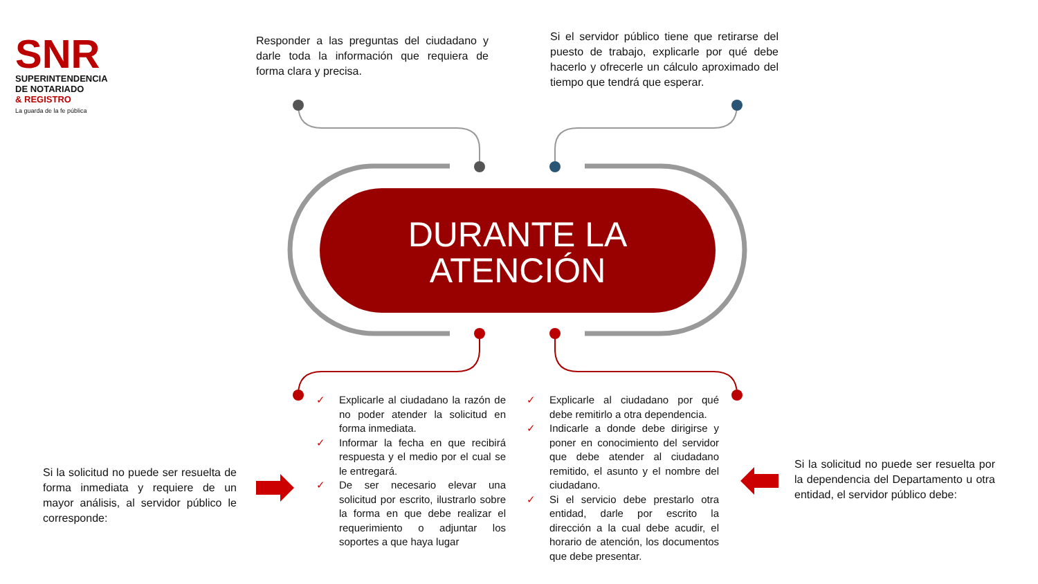SNR
SUPERINTENDENCIA
DE NOTARIADO
& REGISTRO
La guarda de la fe pública
Responder a las preguntas del ciudadano y darle toda la información que requiera de forma clara y precisa.
Si el servidor público tiene que retirarse del puesto de trabajo, explicarle por qué debe hacerlo y ofrecerle un cálculo aproximado del tiempo que tendrá que esperar.
DURANTE LA
ATENCIÓN
Si la solicitud no puede ser resuelta de forma inmediata y requiere de un mayor análisis, al servidor público le corresponde:
✓ Explicarle al ciudadano la razón de no poder atender la solicitud en forma inmediata.
✓ Informar la fecha en que recibirá respuesta y el medio por el cual se le entregará.
✓ De ser necesario elevar una solicitud por escrito, ilustrarlo sobre la forma en que debe realizar el requerimiento o adjuntar los soportes a que haya lugar
✓ Explicarle al ciudadano por qué debe remitirlo a otra dependencia.
✓ Indicarle a donde debe dirigirse y poner en conocimiento del servidor que debe atender al ciudadano remitido, el asunto y el nombre del ciudadano.
✓ Si el servicio debe prestarlo otra entidad, darle por escrito la dirección a la cual debe acudir, el horario de atención, los documentos que debe presentar.
Si la solicitud no puede ser resuelta por la dependencia del Departamento u otra entidad, el servidor público debe: